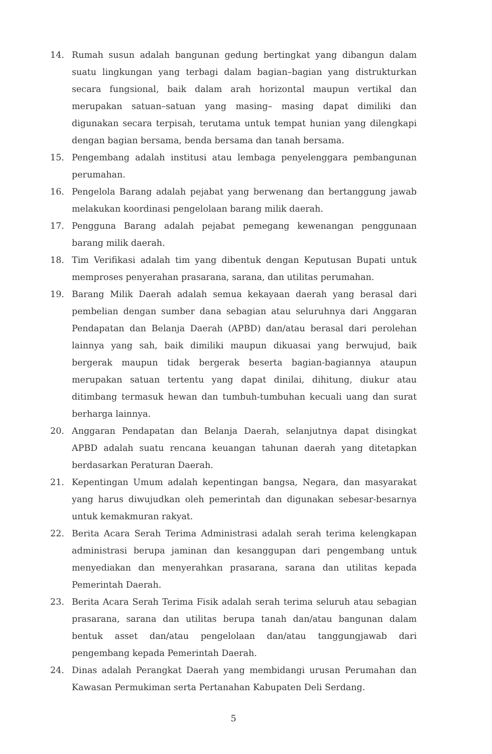14. Rumah susun adalah bangunan gedung bertingkat yang dibangun dalam suatu lingkungan yang terbagi dalam bagian–bagian yang distrukturkan secara fungsional, baik dalam arah horizontal maupun vertikal dan merupakan satuan–satuan yang masing– masing dapat dimiliki dan digunakan secara terpisah, terutama untuk tempat hunian yang dilengkapi dengan bagian bersama, benda bersama dan tanah bersama.
15. Pengembang adalah institusi atau lembaga penyelenggara pembangunan perumahan.
16. Pengelola Barang adalah pejabat yang berwenang dan bertanggung jawab melakukan koordinasi pengelolaan barang milik daerah.
17. Pengguna Barang adalah pejabat pemegang kewenangan penggunaan barang milik daerah.
18. Tim Verifikasi adalah tim yang dibentuk dengan Keputusan Bupati untuk memproses penyerahan prasarana, sarana, dan utilitas perumahan.
19. Barang Milik Daerah adalah semua kekayaan daerah yang berasal dari pembelian dengan sumber dana sebagian atau seluruhnya dari Anggaran Pendapatan dan Belanja Daerah (APBD) dan/atau berasal dari perolehan lainnya yang sah, baik dimiliki maupun dikuasai yang berwujud, baik bergerak maupun tidak bergerak beserta bagian-bagiannya ataupun merupakan satuan tertentu yang dapat dinilai, dihitung, diukur atau ditimbang termasuk hewan dan tumbuh-tumbuhan kecuali uang dan surat berharga lainnya.
20. Anggaran Pendapatan dan Belanja Daerah, selanjutnya dapat disingkat APBD adalah suatu rencana keuangan tahunan daerah yang ditetapkan berdasarkan Peraturan Daerah.
21. Kepentingan Umum adalah kepentingan bangsa, Negara, dan masyarakat yang harus diwujudkan oleh pemerintah dan digunakan sebesar-besarnya untuk kemakmuran rakyat.
22. Berita Acara Serah Terima Administrasi adalah serah terima kelengkapan administrasi berupa jaminan dan kesanggupan dari pengembang untuk menyediakan dan menyerahkan prasarana, sarana dan utilitas kepada Pemerintah Daerah.
23. Berita Acara Serah Terima Fisik adalah serah terima seluruh atau sebagian prasarana, sarana dan utilitas berupa tanah dan/atau bangunan dalam bentuk asset dan/atau pengelolaan dan/atau tanggungjawab dari pengembang kepada Pemerintah Daerah.
24. Dinas adalah Perangkat Daerah yang membidangi urusan Perumahan dan Kawasan Permukiman serta Pertanahan Kabupaten Deli Serdang.
5